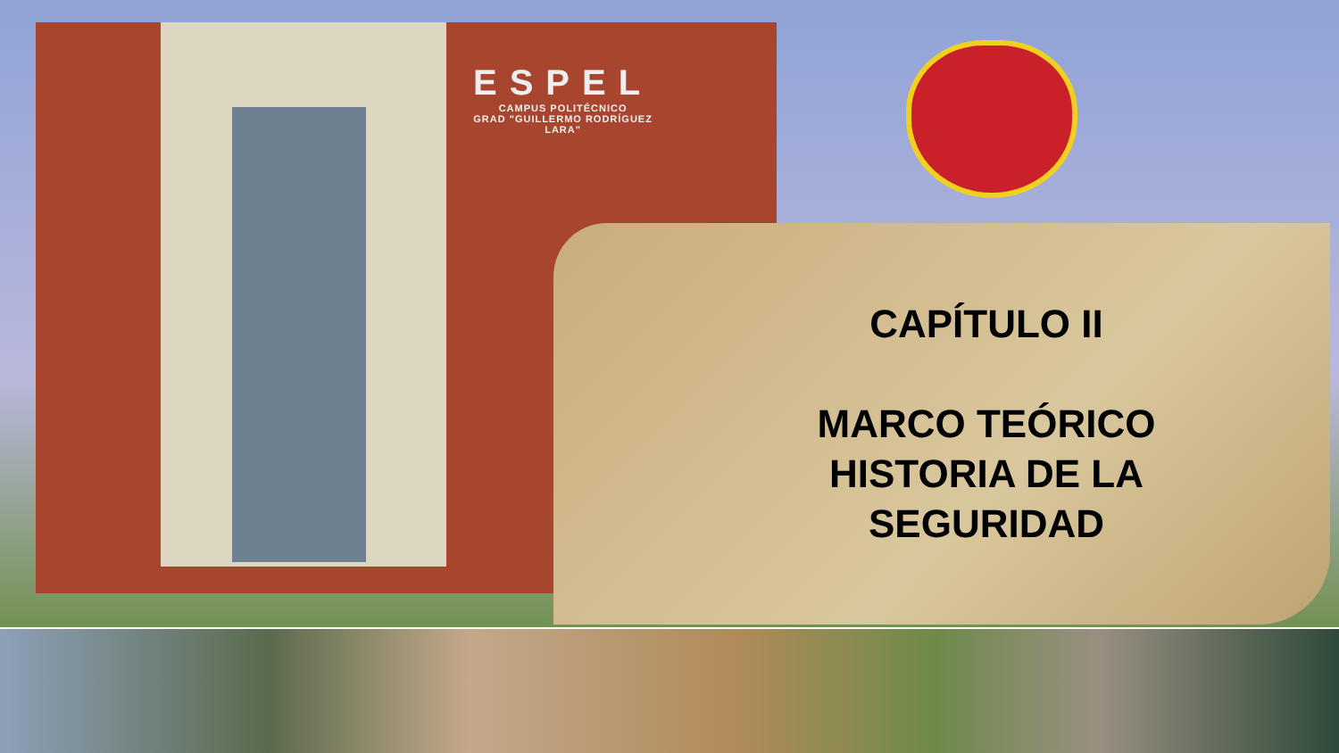ESPEL
CAMPUS POLITÉCNICO
GRAD "GUILLERMO RODRÍGUEZ
LARA"
CAPÍTULO II
MARCO TEÓRICO
HISTORIA DE LA
SEGURIDAD